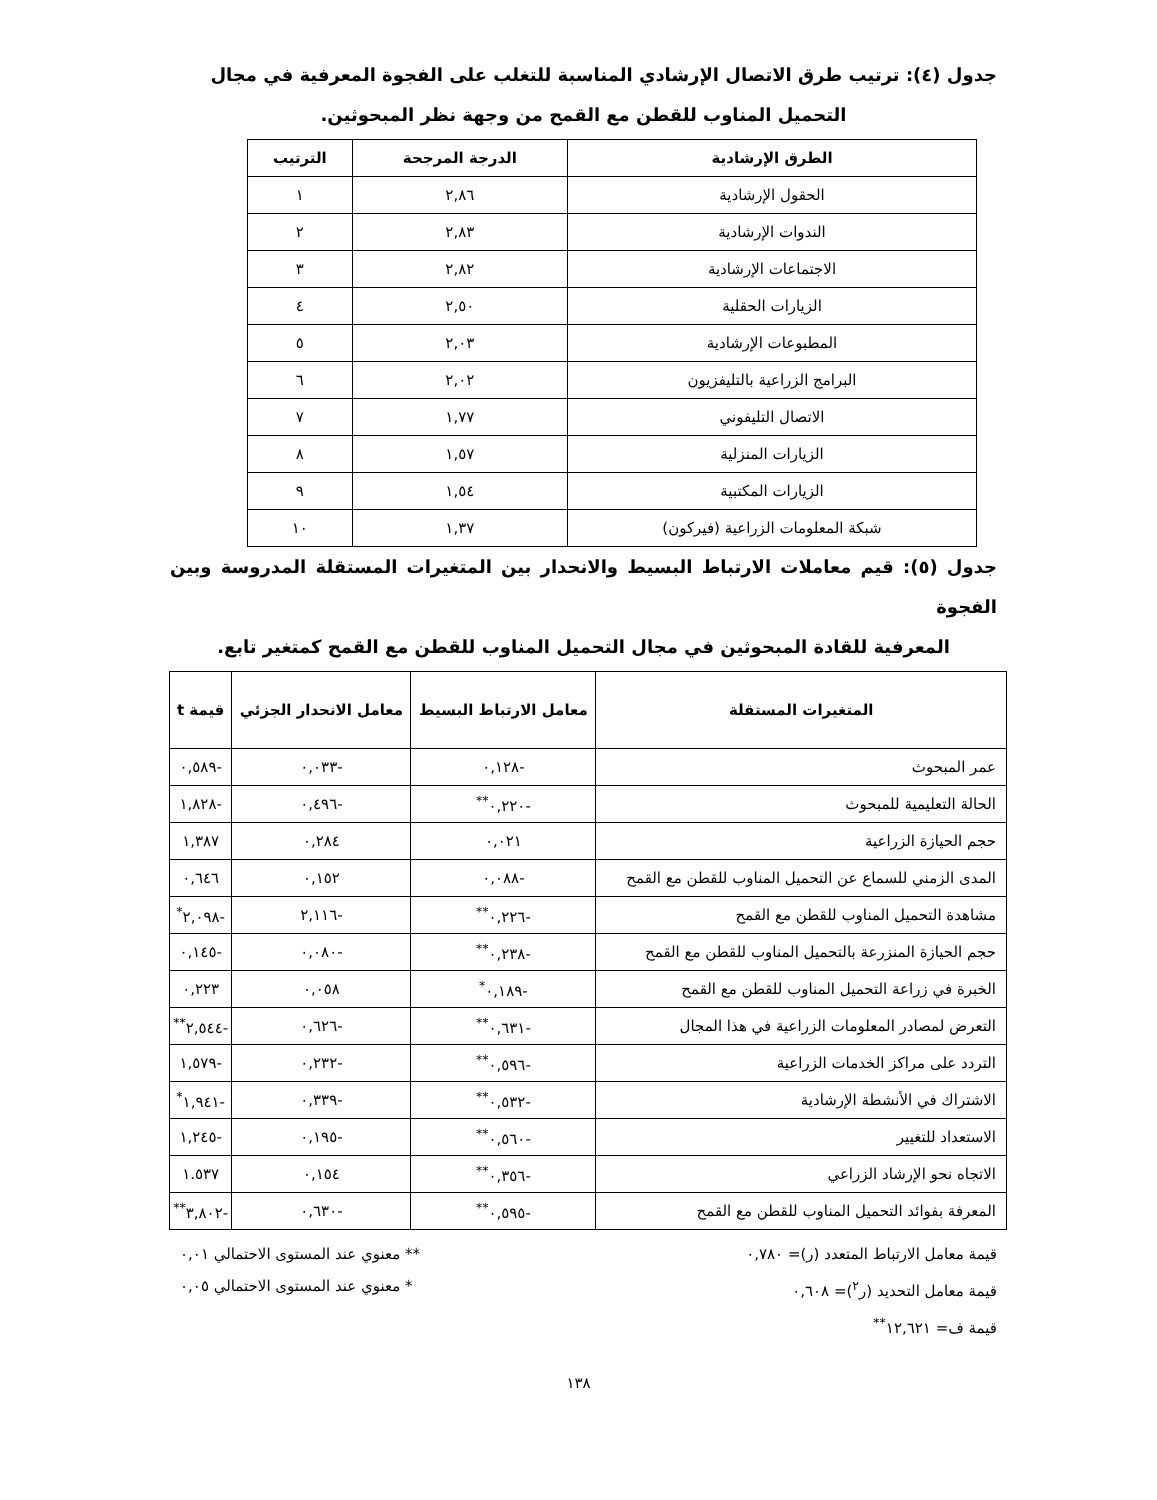جدول (٤): ترتيب طرق الاتصال الإرشادي المناسبة للتغلب على الفجوة المعرفية في مجال
التحميل المناوب للقطن مع القمح من وجهة نظر المبحوثين.
| الطرق الإرشادية | الدرجة المرجحة | الترتيب |
| --- | --- | --- |
| الحقول الإرشادية | ٢,٨٦ | ١ |
| الندوات الإرشادية | ٢,٨٣ | ٢ |
| الاجتماعات الإرشادية | ٢,٨٢ | ٣ |
| الزيارات الحقلية | ٢,٥٠ | ٤ |
| المطبوعات الإرشادية | ٢,٠٣ | ٥ |
| البرامج الزراعية بالتليفزيون | ٢,٠٢ | ٦ |
| الاتصال التليفوني | ١,٧٧ | ٧ |
| الزيارات المنزلية | ١,٥٧ | ٨ |
| الزيارات المكتبية | ١,٥٤ | ٩ |
| شبكة المعلومات الزراعية (فيركون) | ١,٣٧ | ١٠ |
جدول (٥): قيم معاملات الارتباط البسيط والانحدار بين المتغيرات المستقلة المدروسة وبين الفجوة
المعرفية للقادة المبحوثين في مجال التحميل المناوب للقطن مع القمح كمتغير تابع.
| المتغيرات المستقلة | معامل الارتباط البسيط | معامل الانحدار الجزئي | قيمة t |
| --- | --- | --- | --- |
| عمر المبحوث | -٠,١٢٨ | -٠,٠٣٣ | -٠,٥٨٩ |
| الحالة التعليمية للمبحوث | -٠,٢٢٠<sup>**</sup> | -٠,٤٩٦ | -١,٨٢٨ |
| حجم الحيازة الزراعية | ٠,٠٢١ | ٠,٢٨٤ | ١,٣٨٧ |
| المدى الزمني للسماع عن التحميل المناوب للقطن مع القمح | -٠,٠٨٨ | ٠,١٥٢ | ٠,٦٤٦ |
| مشاهدة التحميل المناوب للقطن مع القمح | -٠,٢٢٦<sup>**</sup> | -٢,١١٦ | -٢,٠٩٨<sup>*</sup> |
| حجم الحيازة المنزرعة بالتحميل المناوب للقطن مع القمح | -٠,٢٣٨<sup>**</sup> | -٠,٠٨٠ | -٠,١٤٥ |
| الخبرة في زراعة التحميل المناوب للقطن مع القمح | -٠,١٨٩<sup>*</sup> | ٠,٠٥٨ | ٠,٢٢٣ |
| التعرض لمصادر المعلومات الزراعية في هذا المجال | -٠,٦٣١<sup>**</sup> | -٠,٦٢٦ | -٢,٥٤٤<sup>**</sup> |
| التردد على مراكز الخدمات الزراعية | -٠,٥٩٦<sup>**</sup> | -٠,٢٣٢ | -١,٥٧٩ |
| الاشتراك في الأنشطة الإرشادية | -٠,٥٣٢<sup>**</sup> | -٠,٣٣٩ | -١,٩٤١<sup>*</sup> |
| الاستعداد للتغيير | -٠,٥٦٠<sup>**</sup> | -٠,١٩٥ | -١,٢٤٥ |
| الاتجاه نحو الإرشاد الزراعي | -٠,٣٥٦<sup>**</sup> | ٠,١٥٤ | ١.٥٣٧ |
| المعرفة بفوائد التحميل المناوب للقطن مع القمح | -٠,٥٩٥<sup>**</sup> | -٠,٦٣٠ | -٣,٨٠٢<sup>**</sup> |
قيمة معامل الارتباط المتعدد (ر)= ٠,٧٨٠ ** معنوي عند المستوى الاحتمالي ٠,٠١
قيمة معامل التحديد (ر<sup>٢</sup>)= ٠,٦٠٨ * معنوي عند المستوى الاحتمالي ٠,٠٥
قيمة ف= ١٢,٦٢١<sup>**</sup>
١٣٨